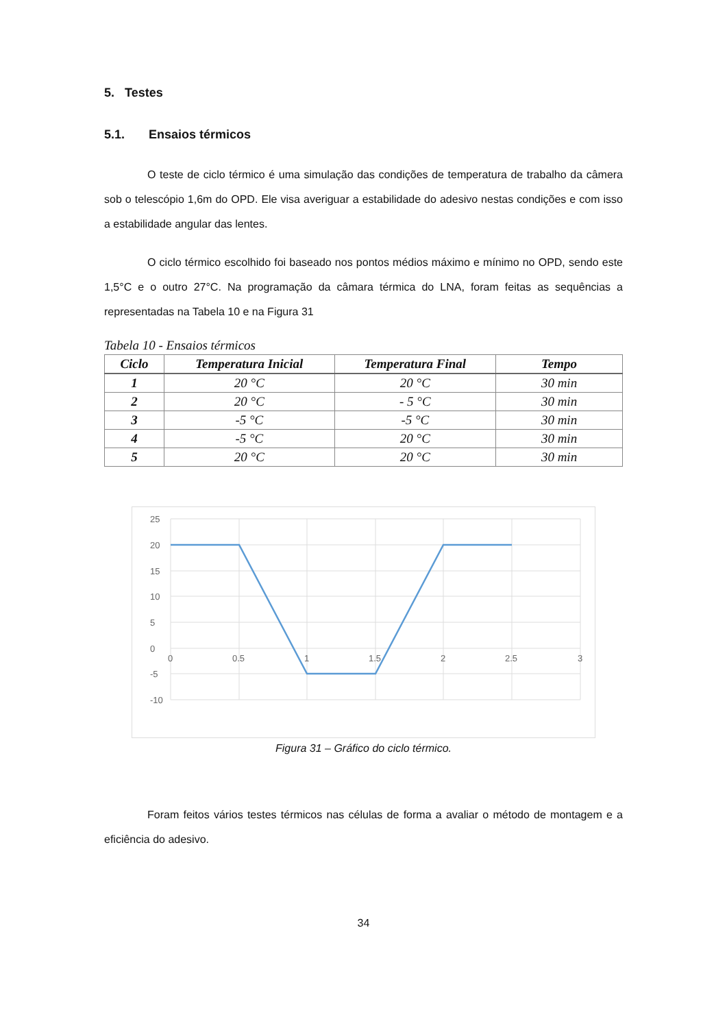5. Testes
5.1. Ensaios térmicos
O teste de ciclo térmico é uma simulação das condições de temperatura de trabalho da câmera sob o telescópio 1,6m do OPD. Ele visa averiguar a estabilidade do adesivo nestas condições e com isso a estabilidade angular das lentes.
O ciclo térmico escolhido foi baseado nos pontos médios máximo e mínimo no OPD, sendo este 1,5°C e o outro 27°C. Na programação da câmara térmica do LNA, foram feitas as sequências a representadas na Tabela 10 e na Figura 31
Tabela 10 - Ensaios térmicos
| Ciclo | Temperatura Inicial | Temperatura Final | Tempo |
| --- | --- | --- | --- |
| 1 | 20 °C | 20 °C | 30 min |
| 2 | 20 °C | - 5 °C | 30 min |
| 3 | -5 °C | -5 °C | 30 min |
| 4 | -5 °C | 20 °C | 30 min |
| 5 | 20 °C | 20 °C | 30 min |
25
20
15
10
5
0
-5
-10
0
0.5
1
1.5
2
2.5
3
Figura 31 – Gráfico do ciclo térmico.
Foram feitos vários testes térmicos nas células de forma a avaliar o método de montagem e a eficiência do adesivo.
34